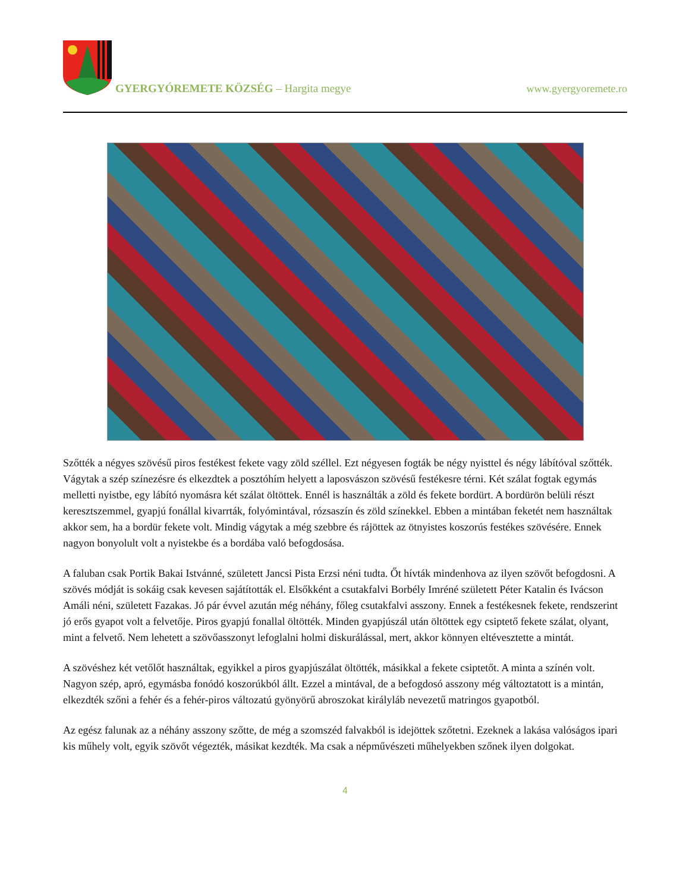GYERGYÓREMETE KÖZSÉG – Hargita megye
www.gyergyoremete.ro
Szőtték a négyes szövésű piros festékest fekete vagy zöld széllel. Ezt négyesen fogták be négy nyisttel és négy lábítóval szőtték. Vágytak a szép színezésre és elkezdtek a posztóhím helyett a laposvászon szövésű festékesre térni. Két szálat fogtak egymás melletti nyistbe, egy lábító nyomásra két szálat öltöttek. Ennél is használták a zöld és fekete bordürt. A bordürön belüli részt keresztszemmel, gyapjú fonállal kivarrták, folyómintával, rózsaszín és zöld színekkel. Ebben a mintában feketét nem használtak akkor sem, ha a bordür fekete volt. Mindig vágytak a még szebbre és rájöttek az ötnyistes koszorús festékes szövésére. Ennek nagyon bonyolult volt a nyistekbe és a bordába való befogdosása.
A faluban csak Portik Bakai Istvánné, született Jancsi Pista Erzsi néni tudta. Őt hívták mindenhova az ilyen szövőt befogdosni. A szövés módját is sokáig csak kevesen sajátították el. Elsőkként a csutakfalvi Borbély Imréné született Péter Katalin és Ivácson Amáli néni, született Fazakas. Jó pár évvel azután még néhány, főleg csutakfalvi asszony. Ennek a festékesnek fekete, rendszerint jó erős gyapot volt a felvetője. Piros gyapjú fonallal öltötték. Minden gyapjúszál után öltöttek egy csiptető fekete szálat, olyant, mint a felvető. Nem lehetett a szövőasszonyt lefoglalni holmi diskurálással, mert, akkor könnyen eltévesztette a mintát.
A szövéshez két vetőlőt használtak, egyikkel a piros gyapjúszálat öltötték, másikkal a fekete csiptetőt. A minta a színén volt. Nagyon szép, apró, egymásba fonódó koszorúkból állt. Ezzel a mintával, de a befogdosó asszony még változtatott is a mintán, elkezdték szőni a fehér és a fehér-piros változatú gyönyörű abroszokat királyláb nevezetű matringos gyapotból.
Az egész falunak az a néhány asszony szőtte, de még a szomszéd falvakból is idejöttek szőtetni. Ezeknek a lakása valóságos ipari kis műhely volt, egyik szövőt végezték, másikat kezdték. Ma csak a népművészeti műhelyekben szőnek ilyen dolgokat.
4